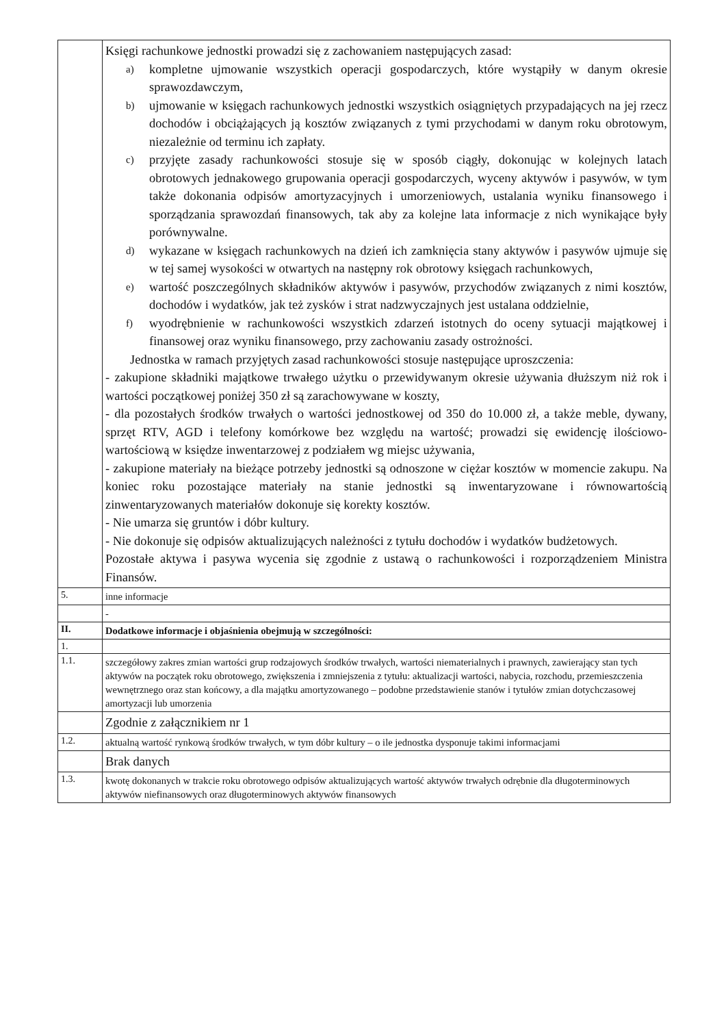| | Księgi rachunkowe jednostki prowadzi się z zachowaniem następujących zasad: a) kompletne ujmowanie wszystkich operacji gospodarczych, które wystąpiły w danym okresie sprawozdawczym, b) ujmowanie w księgach rachunkowych jednostki wszystkich osiągniętych przypadających na jej rzecz dochodów i obciążających ją kosztów związanych z tymi przychodami w danym roku obrotowym, niezależnie od terminu ich zapłaty. c) przyjęte zasady rachunkowości stosuje się w sposób ciągły, dokonując w kolejnych latach obrotowych jednakowego grupowania operacji gospodarczych, wyceny aktywów i pasywów, w tym także dokonania odpisów amortyzacyjnych i umorzeniowych, ustalania wyniku finansowego i sporządzania sprawozdań finansowych, tak aby za kolejne lata informacje z nich wynikające były porównywalne. d) wykazane w księgach rachunkowych na dzień ich zamknięcia stany aktywów i pasywów ujmuje się w tej samej wysokości w otwartych na następny rok obrotowy księgach rachunkowych, e) wartość poszczególnych składników aktywów i pasywów, przychodów związanych z nimi kosztów, dochodów i wydatków, jak też zysków i strat nadzwyczajnych jest ustalana oddzielnie, f) wyodrębnienie w rachunkowości wszystkich zdarzeń istotnych do oceny sytuacji majątkowej i finansowej oraz wyniku finansowego, przy zachowaniu zasady ostrożności. Jednostka w ramach przyjętych zasad rachunkowości stosuje następujące uproszczenia: - zakupione składniki majątkowe trwałego użytku o przewidywanym okresie używania dłuższym niż rok i wartości początkowej poniżej 350 zł są zarachowywane w koszty, - dla pozostałych środków trwałych o wartości jednostkowej od 350 do 10.000 zł, a także meble, dywany, sprzęt RTV, AGD i telefony komórkowe bez względu na wartość; prowadzi się ewidencję ilościowo-wartościową w księdze inwentarzowej z podziałem wg miejsc używania, - zakupione materiały na bieżące potrzeby jednostki są odnoszone w ciężar kosztów w momencie zakupu. Na koniec roku pozostające materiały na stanie jednostki są inwentaryzowane i równowartością zinwentaryzowanych materiałów dokonuje się korekty kosztów. - Nie umarza się gruntów i dóbr kultury. - Nie dokonuje się odpisów aktualizujących należności z tytułu dochodów i wydatków budżetowych. Pozostałe aktywa i pasywa wycenia się zgodnie z ustawą o rachunkowości i rozporządzeniem Ministra Finansów. |
| 5. | inne informacje |
| | - |
| II. | Dodatkowe informacje i objaśnienia obejmują w szczególności: |
| 1. | |
| 1.1. | szczegółowy zakres zmian wartości grup rodzajowych środków trwałych, wartości niematerialnych i prawnych, zawierający stan tych aktywów na początek roku obrotowego, zwiększenia i zmniejszenia z tytułu: aktualizacji wartości, nabycia, rozchodu, przemieszczenia wewnętrznego oraz stan końcowy, a dla majątku amortyzowanego – podobne przedstawienie stanów i tytułów zmian dotychczasowej amortyzacji lub umorzenia |
| | Zgodnie z załącznikiem nr 1 |
| 1.2. | aktualną wartość rynkową środków trwałych, w tym dóbr kultury – o ile jednostka dysponuje takimi informacjami |
| | Brak danych |
| 1.3. | kwotę dokonanych w trakcie roku obrotowego odpisów aktualizujących wartość aktywów trwałych odrębnie dla długoterminowych aktywów niefinansowych oraz długoterminowych aktywów finansowych |